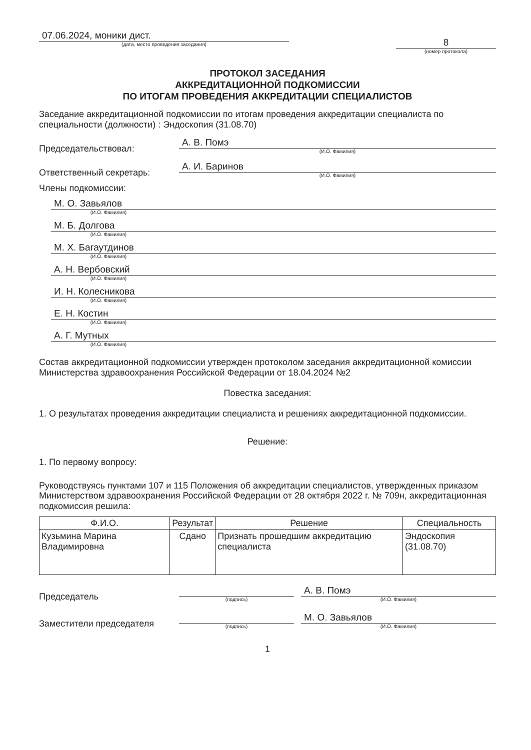07.06.2024, моники дист.
(дата, место проведения заседания)
8
(номер протокола)
ПРОТОКОЛ ЗАСЕДАНИЯ
АККРЕДИТАЦИОННОЙ ПОДКОМИССИИ
ПО ИТОГАМ ПРОВЕДЕНИЯ АККРЕДИТАЦИИ СПЕЦИАЛИСТОВ
Заседание аккредитационной подкомиссии по итогам проведения аккредитации специалиста по специальности (должности) : Эндоскопия (31.08.70)
Председательствовал:
А. В. Помэ
(И.О. Фамилия)
Ответственный секретарь:
А. И. Баринов
(И.О. Фамилия)
Члены подкомиссии:
М. О. Завьялов
(И.О. Фамилия)
М. Б. Долгова
(И.О. Фамилия)
М. Х. Багаутдинов
(И.О. Фамилия)
А. Н. Вербовский
(И.О. Фамилия)
И. Н. Колесникова
(И.О. Фамилия)
Е. Н. Костин
(И.О. Фамилия)
А. Г. Мутных
(И.О. Фамилия)
Состав аккредитационной подкомиссии утвержден протоколом заседания аккредитационной комиссии Министерства здравоохранения Российской Федерации от 18.04.2024 №2
Повестка заседания:
1. О результатах проведения аккредитации специалиста и решениях аккредитационной подкомиссии.
Решение:
1. По первому вопросу:
Руководствуясь пунктами 107 и 115 Положения об аккредитации специалистов, утвержденных приказом Министерством здравоохранения Российской Федерации от 28 октября 2022 г. № 709н, аккредитационная подкомиссия решила:
| Ф.И.О. | Результат | Решение | Специальность |
| --- | --- | --- | --- |
| Кузьмина Марина Владимировна | Сдано | Признать прошедшим аккредитацию специалиста | Эндоскопия (31.08.70) |
Председатель
(подпись)
А. В. Помэ
(И.О. Фамилия)
Заместители председателя
(подпись)
М. О. Завьялов
(И.О. Фамилия)
1